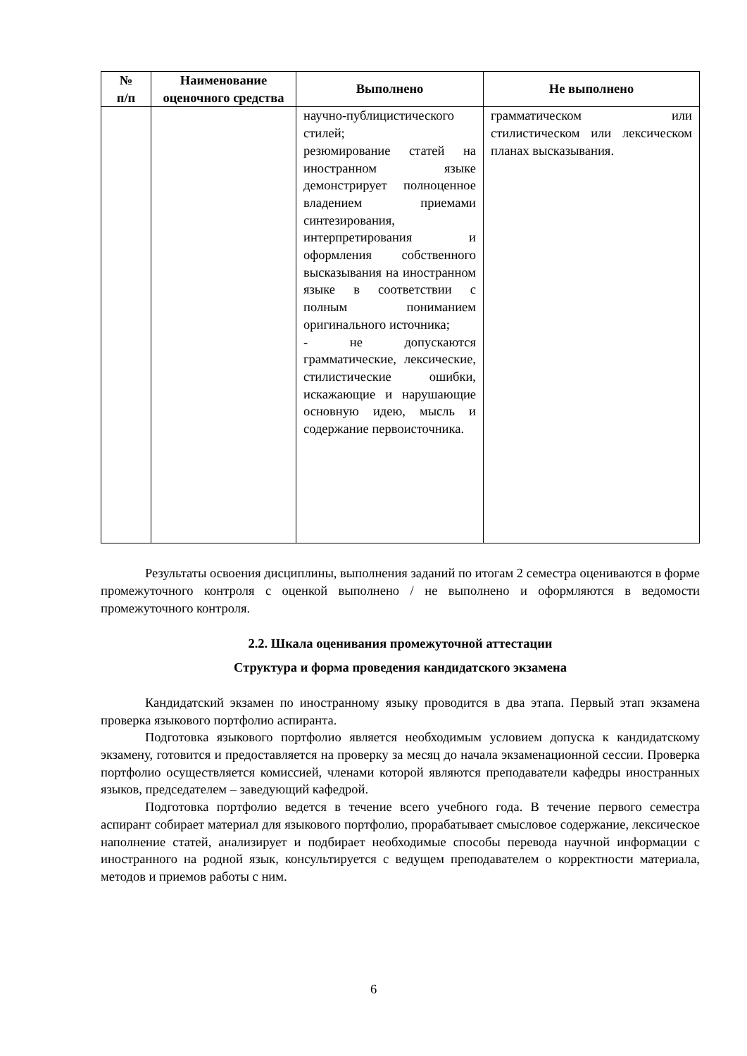| № п/п | Наименование оценочного средства | Выполнено | Не выполнено |
| --- | --- | --- | --- |
| | | научно-публицистического стилей; резюмирование статей на иностранном языке демонстрирует полноценное владением приемами синтезирования, интерпретирования и оформления собственного высказывания на иностранном языке в соответствии с полным пониманием оригинального источника; - не допускаются грамматические, лексические, стилистические ошибки, искажающие и нарушающие основную идею, мысль и содержание первоисточника. | грамматическом или стилистическом или лексическом планах высказывания. |
Результаты освоения дисциплины, выполнения заданий по итогам 2 семестра оцениваются в форме промежуточного контроля с оценкой выполнено / не выполнено и оформляются в ведомости промежуточного контроля.
2.2. Шкала оценивания промежуточной аттестации
Структура и форма проведения кандидатского экзамена
Кандидатский экзамен по иностранному языку проводится в два этапа. Первый этап экзамена проверка языкового портфолио аспиранта.
Подготовка языкового портфолио является необходимым условием допуска к кандидатскому экзамену, готовится и предоставляется на проверку за месяц до начала экзаменационной сессии. Проверка портфолио осуществляется комиссией, членами которой являются преподаватели кафедры иностранных языков, председателем – заведующий кафедрой.
Подготовка портфолио ведется в течение всего учебного года. В течение первого семестра аспирант собирает материал для языкового портфолио, прорабатывает смысловое содержание, лексическое наполнение статей, анализирует и подбирает необходимые способы перевода научной информации с иностранного на родной язык, консультируется с ведущем преподавателем о корректности материала, методов и приемов работы с ним.
6